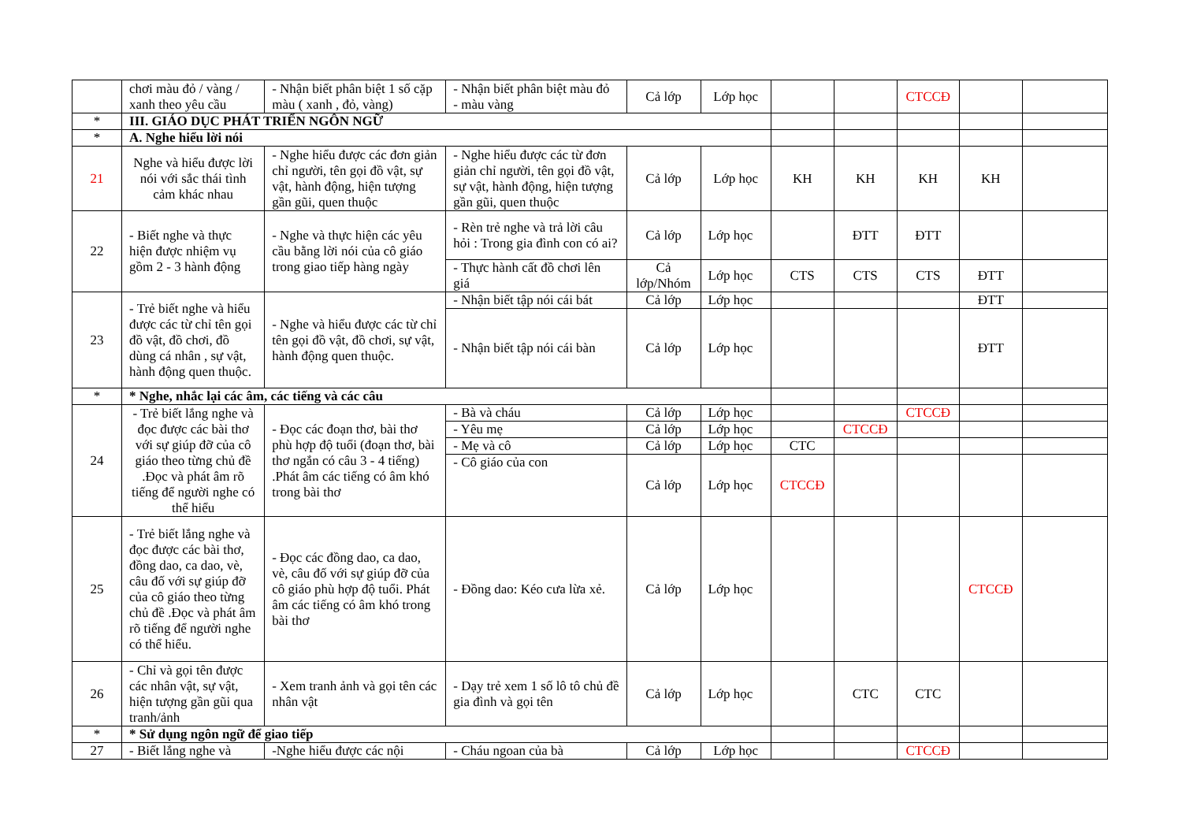| | chơi màu đỏ / vàng / xanh theo yêu cầu | - Nhận biết phân biệt 1 số cặp màu ( xanh , đỏ, vàng) | - Nhận biết phân biệt màu đỏ - màu vàng | Cả lớp | Lớp học | | | CTCCĐ | | |
| * | III. GIÁO DỤC PHÁT TRIỂN NGÔN NGỮ | | | | | | | | | |
| * | A. Nghe hiểu lời nói | | | | | | | | | |
| 21 | Nghe và hiểu được lời nói với sắc thái tình cảm khác nhau | - Nghe hiểu được các đơn giản chỉ người, tên gọi đồ vật, sự vật, hành động, hiện tượng gần gũi, quen thuộc | - Nghe hiểu được các từ đơn giản chỉ người, tên gọi đồ vật, sự vật, hành động, hiện tượng gần gũi, quen thuộc | Cả lớp | Lớp học | KH | KH | KH | KH | |
| 22 | - Biết nghe và thực hiện được nhiệm vụ gồm 2 - 3 hành động | - Nghe và thực hiện các yêu cầu bằng lời nói của cô giáo trong giao tiếp hàng ngày | - Rèn trẻ nghe và trả lời câu hỏi : Trong gia đình con có ai? | Cả lớp | Lớp học | | ĐTT | ĐTT | | |
| | | | - Thực hành cất đồ chơi lên giá | Cả lớp/Nhóm | Lớp học | CTS | CTS | CTS | ĐTT | |
| 23 | - Trẻ biết nghe và hiểu được các từ chỉ tên gọi đồ vật, đồ chơi, đồ dùng cá nhân , sự vật, hành động quen thuộc. | - Nghe và hiểu được các từ chỉ tên gọi đồ vật, đồ chơi, sự vật, hành động quen thuộc. | - Nhận biết tập nói cái bát | Cả lớp | Lớp học | | | | ĐTT | |
| | | | - Nhận biết tập nói cái bàn | Cả lớp | Lớp học | | | | ĐTT | |
| * | * Nghe, nhắc lại các âm, các tiếng và các câu | | | | | | | | | |
| 24 | - Trẻ biết lắng nghe và đọc được các bài thơ với sự giúp đỡ của cô giáo theo từng chủ đề .Đọc và phát âm rõ tiếng để người nghe có thể hiểu | - Đọc các đoạn thơ, bài thơ phù hợp độ tuổi (đoạn thơ, bài thơ ngắn có câu 3 - 4 tiếng) .Phát âm các tiếng có âm khó trong bài thơ | - Bà và cháu | Cả lớp | Lớp học | | | CTCCĐ | | |
| | | | - Yêu mẹ | Cả lớp | Lớp học | | CTCCĐ | | | |
| | | | - Mẹ và cô | Cả lớp | Lớp học | CTC | | | | |
| | | | - Cô giáo của con | Cả lớp | Lớp học | CTCCĐ | | | | |
| 25 | - Trẻ biết lắng nghe và đọc được các bài thơ, đồng dao, ca dao, vè, câu đố với sự giúp đỡ của cô giáo theo từng chủ đề .Đọc và phát âm rõ tiếng để người nghe có thể hiểu. | - Đọc các đồng dao, ca dao, vè, câu đố với sự giúp đỡ của cô giáo phù hợp độ tuổi. Phát âm các tiếng có âm khó trong bài thơ | - Đồng dao: Kéo cưa lừa xẻ. | Cả lớp | Lớp học | | | | CTCCĐ | |
| 26 | - Chỉ và gọi tên được các nhân vật, sự vật, hiện tượng gần gũi qua tranh/ảnh | - Xem tranh ảnh và gọi tên các nhân vật | - Dạy trẻ xem 1 số lô tô chủ đề gia đình và gọi tên | Cả lớp | Lớp học | | CTC | CTC | | |
| * | * Sử dụng ngôn ngữ để giao tiếp | | | | | | | | | |
| 27 | - Biết lắng nghe và | -Nghe hiểu được các nội | - Cháu ngoan của bà | Cả lớp | Lớp học | | | CTCCĐ | | |